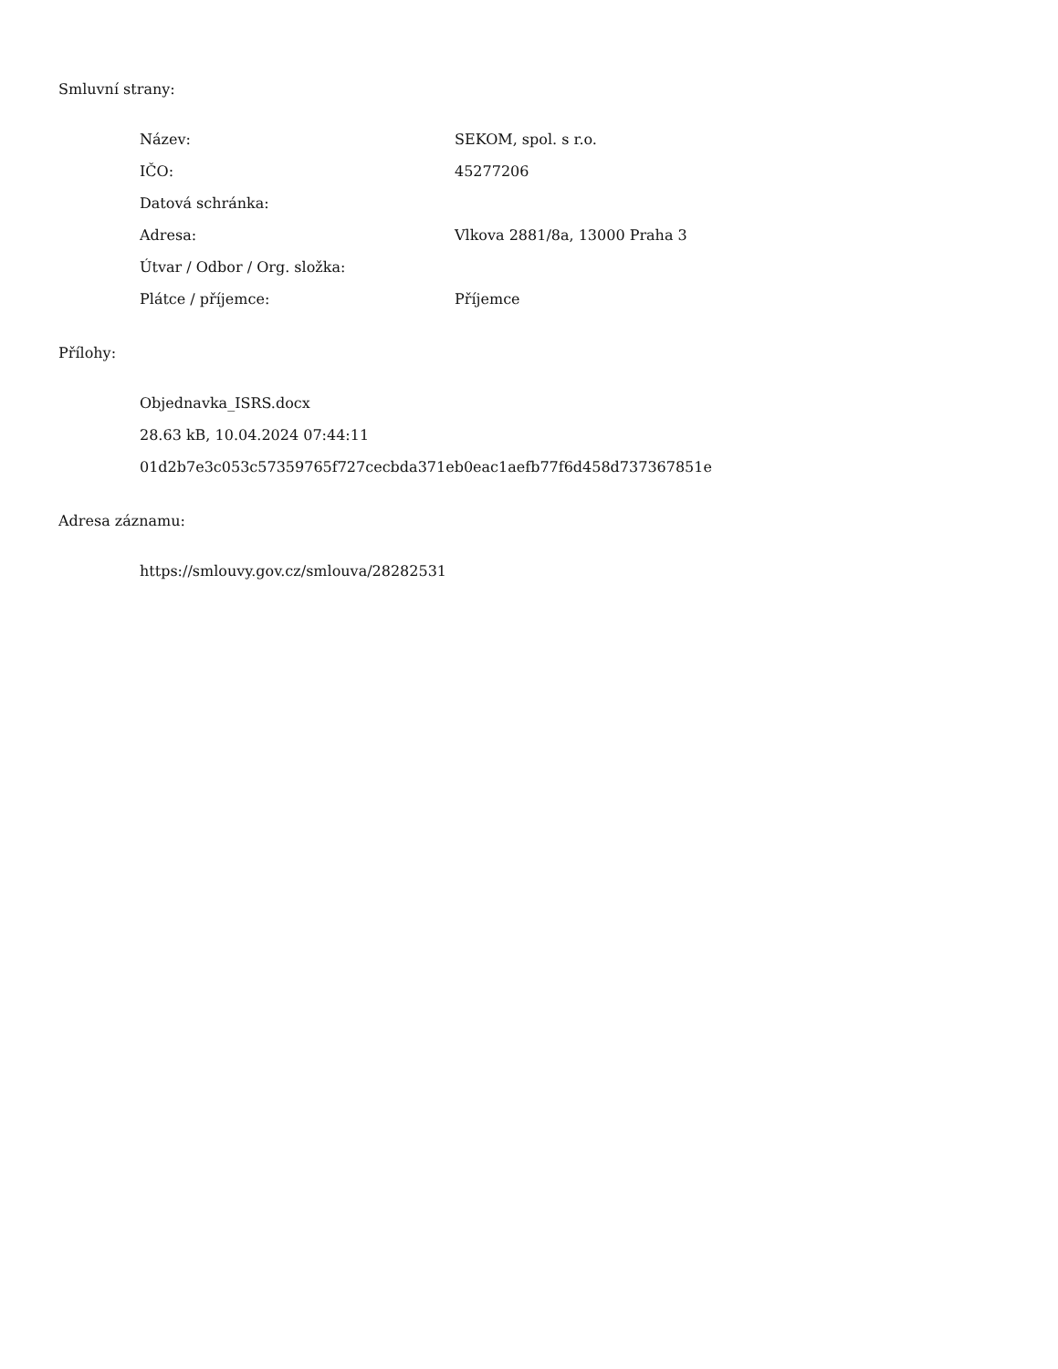Smluvní strany:
| Název: | SEKOM, spol. s r.o. |
| IČO: | 45277206 |
| Datová schránka: | |
| Adresa: | Vlkova 2881/8a, 13000 Praha 3 |
| Útvar / Odbor / Org. složka: | |
| Plátce / příjemce: | Příjemce |
Přílohy:
Objednavka_ISRS.docx
28.63 kB, 10.04.2024 07:44:11
01d2b7e3c053c57359765f727cecbda371eb0eac1aefb77f6d458d737367851e
Adresa záznamu:
https://smlouvy.gov.cz/smlouva/28282531